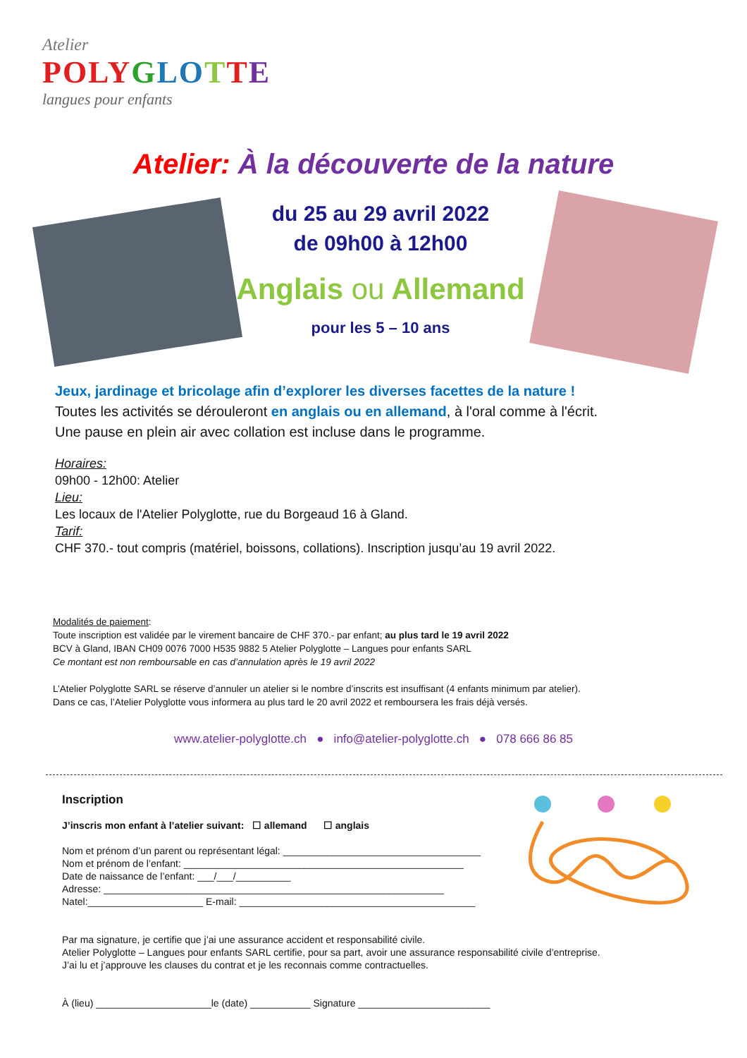Atelier
PO LY GLO TTE
langues pour enfants
Atelier: À la découverte de la nature
du 25 au 29 avril 2022
de 09h00 à 12h00
Anglais ou Allemand
pour les 5 – 10 ans
Jeux, jardinage et bricolage afin d’explorer les diverses facettes de la nature !
Toutes les activités se dérouleront en anglais ou en allemand, à l'oral comme à l'écrit.
Une pause en plein air avec collation est incluse dans le programme.
Horaires:
09h00 - 12h00: Atelier
Lieu:
Les locaux de l'Atelier Polyglotte, rue du Borgeaud 16 à Gland.
Tarif:
CHF 370.- tout compris (matériel, boissons, collations). Inscription jusqu’au 19 avril 2022.
Modalités de paiement:
Toute inscription est validée par le virement bancaire de CHF 370.- par enfant; au plus tard le 19 avril 2022
BCV à Gland, IBAN CH09 0076 7000 H535 9882 5 Atelier Polyglotte – Langues pour enfants SARL
Ce montant est non remboursable en cas d’annulation après le 19 avril 2022
L’Atelier Polyglotte SARL se réserve d’annuler un atelier si le nombre d’inscrits est insuffisant (4 enfants minimum par atelier).
Dans ce cas, l’Atelier Polyglotte vous informera au plus tard le 20 avril 2022 et remboursera les frais déjà versés.
www.atelier-polyglotte.ch ● info@atelier-polyglotte.ch ● 078 666 86 85
Inscription
J’inscris mon enfant à l’atelier suivant: ☐ allemand ☐ anglais
Nom et prénom d’un parent ou représentant légal: ____________________________________
Nom et prénom de l’enfant: ___________________________________________________
Date de naissance de l’enfant: ___/___/__________
Adresse: ______________________________________________________________
Natel:_____________________ E-mail: ___________________________________________
Par ma signature, je certifie que j’ai une assurance accident et responsabilité civile.
Atelier Polyglotte – Langues pour enfants SARL certifie, pour sa part, avoir une assurance responsabilité civile d’entreprise.
J’ai lu et j’approuve les clauses du contrat et je les reconnais comme contractuelles.
À (lieu) _____________________le (date) ___________ Signature ________________________